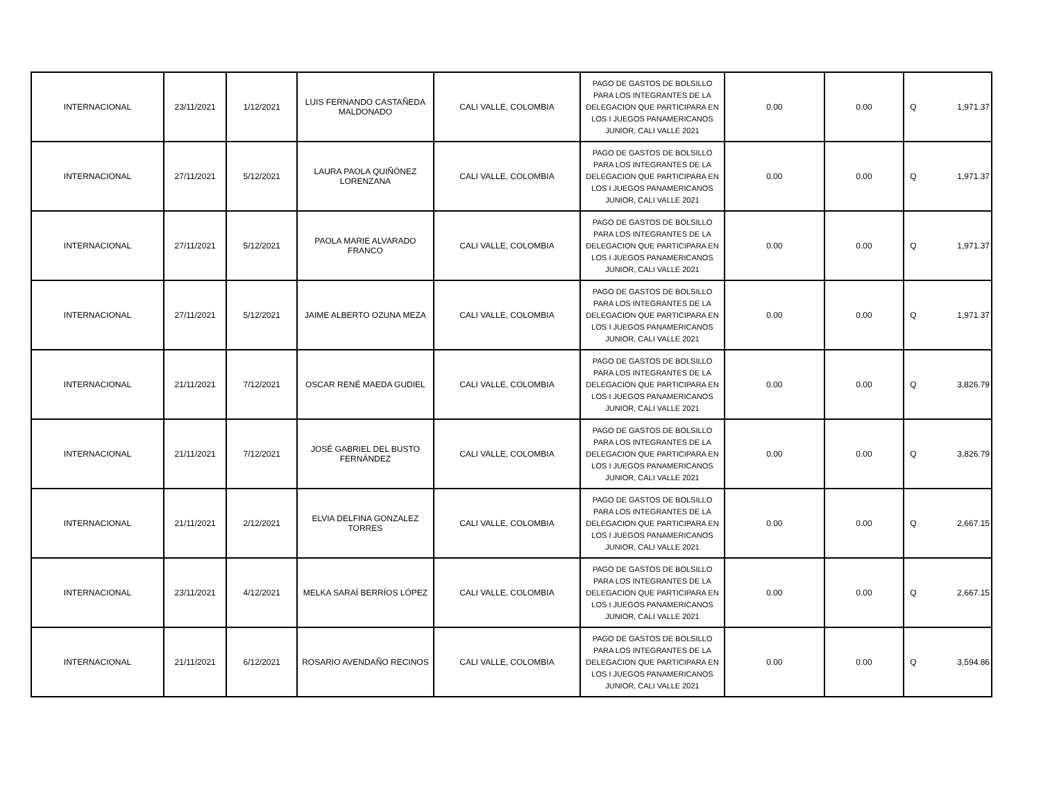| INTERNACIONAL | 23/11/2021 | 1/12/2021 | LUIS FERNANDO CASTAÑEDA MALDONADO | CALI VALLE, COLOMBIA | PAGO DE GASTOS DE BOLSILLO PARA LOS INTEGRANTES DE LA DELEGACION QUE PARTICIPARA EN LOS I JUEGOS PANAMERICANOS JUNIOR, CALI VALLE 2021 | 0.00 | 0.00 | Q | 1,971.37 |
| INTERNACIONAL | 27/11/2021 | 5/12/2021 | LAURA PAOLA QUIÑÓNEZ LORENZANA | CALI VALLE, COLOMBIA | PAGO DE GASTOS DE BOLSILLO PARA LOS INTEGRANTES DE LA DELEGACION QUE PARTICIPARA EN LOS I JUEGOS PANAMERICANOS JUNIOR, CALI VALLE 2021 | 0.00 | 0.00 | Q | 1,971.37 |
| INTERNACIONAL | 27/11/2021 | 5/12/2021 | PAOLA MARIE ALVARADO FRANCO | CALI VALLE, COLOMBIA | PAGO DE GASTOS DE BOLSILLO PARA LOS INTEGRANTES DE LA DELEGACION QUE PARTICIPARA EN LOS I JUEGOS PANAMERICANOS JUNIOR, CALI VALLE 2021 | 0.00 | 0.00 | Q | 1,971.37 |
| INTERNACIONAL | 27/11/2021 | 5/12/2021 | JAIME ALBERTO OZUNA MEZA | CALI VALLE, COLOMBIA | PAGO DE GASTOS DE BOLSILLO PARA LOS INTEGRANTES DE LA DELEGACION QUE PARTICIPARA EN LOS I JUEGOS PANAMERICANOS JUNIOR, CALI VALLE 2021 | 0.00 | 0.00 | Q | 1,971.37 |
| INTERNACIONAL | 21/11/2021 | 7/12/2021 | OSCAR RENÉ MAEDA GUDIEL | CALI VALLE, COLOMBIA | PAGO DE GASTOS DE BOLSILLO PARA LOS INTEGRANTES DE LA DELEGACION QUE PARTICIPARA EN LOS I JUEGOS PANAMERICANOS JUNIOR, CALI VALLE 2021 | 0.00 | 0.00 | Q | 3,826.79 |
| INTERNACIONAL | 21/11/2021 | 7/12/2021 | JOSÉ GABRIEL DEL BUSTO FERNÁNDEZ | CALI VALLE, COLOMBIA | PAGO DE GASTOS DE BOLSILLO PARA LOS INTEGRANTES DE LA DELEGACION QUE PARTICIPARA EN LOS I JUEGOS PANAMERICANOS JUNIOR, CALI VALLE 2021 | 0.00 | 0.00 | Q | 3,826.79 |
| INTERNACIONAL | 21/11/2021 | 2/12/2021 | ELVIA DELFINA GONZALEZ TORRES | CALI VALLE, COLOMBIA | PAGO DE GASTOS DE BOLSILLO PARA LOS INTEGRANTES DE LA DELEGACION QUE PARTICIPARA EN LOS I JUEGOS PANAMERICANOS JUNIOR, CALI VALLE 2021 | 0.00 | 0.00 | Q | 2,667.15 |
| INTERNACIONAL | 23/11/2021 | 4/12/2021 | MELKA SARAÍ BERRÍOS LÓPEZ | CALI VALLE, COLOMBIA | PAGO DE GASTOS DE BOLSILLO PARA LOS INTEGRANTES DE LA DELEGACION QUE PARTICIPARA EN LOS I JUEGOS PANAMERICANOS JUNIOR, CALI VALLE 2021 | 0.00 | 0.00 | Q | 2,667.15 |
| INTERNACIONAL | 21/11/2021 | 6/12/2021 | ROSARIO AVENDAÑO RECINOS | CALI VALLE, COLOMBIA | PAGO DE GASTOS DE BOLSILLO PARA LOS INTEGRANTES DE LA DELEGACION QUE PARTICIPARA EN LOS I JUEGOS PANAMERICANOS JUNIOR, CALI VALLE 2021 | 0.00 | 0.00 | Q | 3,594.86 |